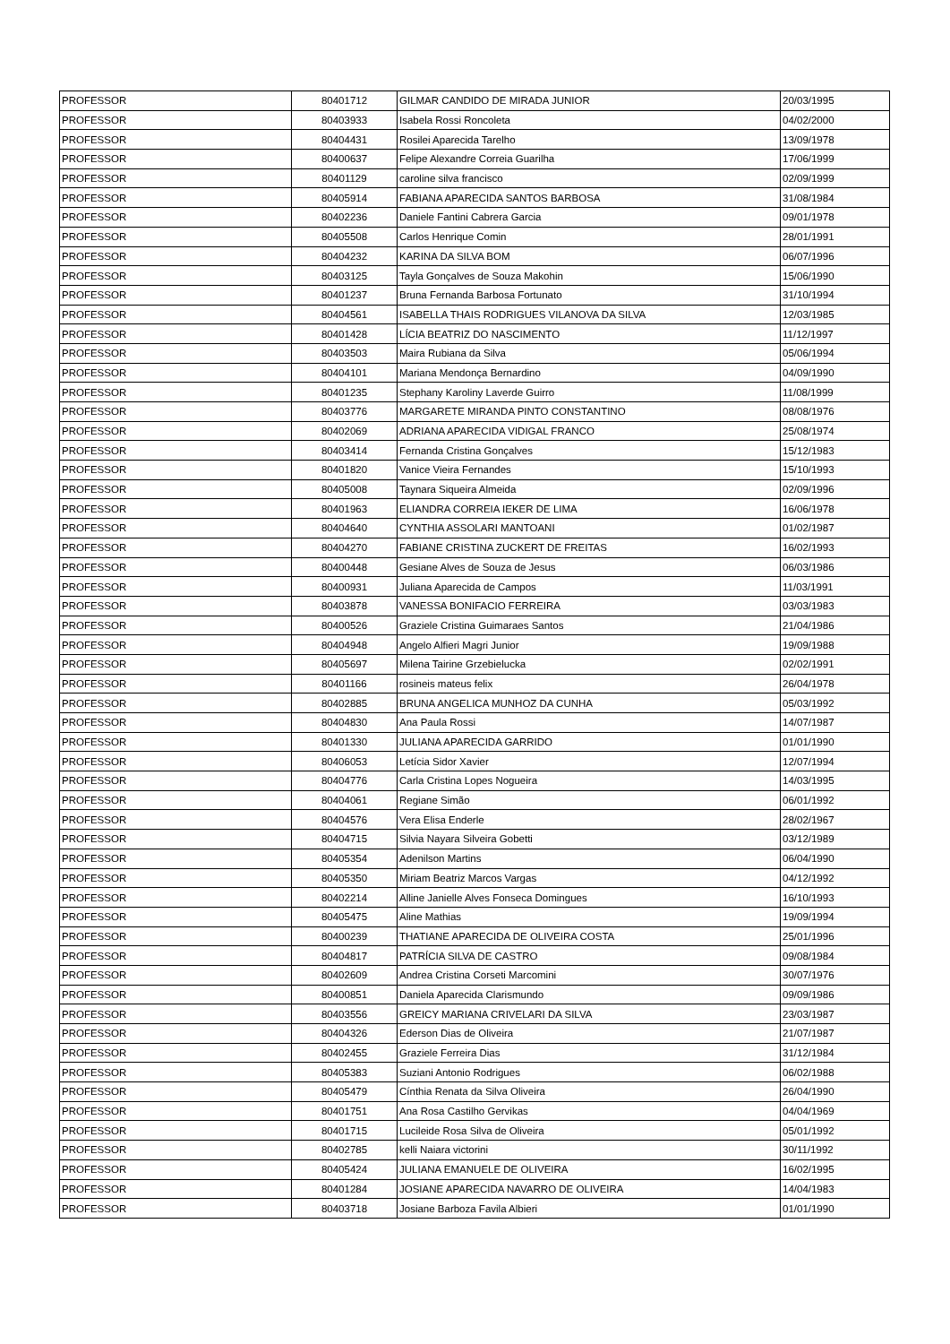| PROFESSOR | 80401712 | GILMAR CANDIDO DE MIRADA JUNIOR | 20/03/1995 |
| PROFESSOR | 80403933 | Isabela Rossi Roncoleta | 04/02/2000 |
| PROFESSOR | 80404431 | Rosilei Aparecida Tarelho | 13/09/1978 |
| PROFESSOR | 80400637 | Felipe Alexandre Correia Guarilha | 17/06/1999 |
| PROFESSOR | 80401129 | caroline silva francisco | 02/09/1999 |
| PROFESSOR | 80405914 | FABIANA APARECIDA SANTOS BARBOSA | 31/08/1984 |
| PROFESSOR | 80402236 | Daniele Fantini Cabrera Garcia | 09/01/1978 |
| PROFESSOR | 80405508 | Carlos Henrique Comin | 28/01/1991 |
| PROFESSOR | 80404232 | KARINA DA SILVA BOM | 06/07/1996 |
| PROFESSOR | 80403125 | Tayla Gonçalves de Souza Makohin | 15/06/1990 |
| PROFESSOR | 80401237 | Bruna Fernanda Barbosa Fortunato | 31/10/1994 |
| PROFESSOR | 80404561 | ISABELLA THAIS RODRIGUES VILANOVA DA SILVA | 12/03/1985 |
| PROFESSOR | 80401428 | LÍCIA BEATRIZ DO NASCIMENTO | 11/12/1997 |
| PROFESSOR | 80403503 | Maira Rubiana da Silva | 05/06/1994 |
| PROFESSOR | 80404101 | Mariana Mendonça Bernardino | 04/09/1990 |
| PROFESSOR | 80401235 | Stephany Karoliny Laverde Guirro | 11/08/1999 |
| PROFESSOR | 80403776 | MARGARETE MIRANDA PINTO CONSTANTINO | 08/08/1976 |
| PROFESSOR | 80402069 | ADRIANA APARECIDA VIDIGAL FRANCO | 25/08/1974 |
| PROFESSOR | 80403414 | Fernanda Cristina Gonçalves | 15/12/1983 |
| PROFESSOR | 80401820 | Vanice Vieira Fernandes | 15/10/1993 |
| PROFESSOR | 80405008 | Taynara Siqueira Almeida | 02/09/1996 |
| PROFESSOR | 80401963 | ELIANDRA CORREIA IEKER DE LIMA | 16/06/1978 |
| PROFESSOR | 80404640 | CYNTHIA ASSOLARI MANTOANI | 01/02/1987 |
| PROFESSOR | 80404270 | FABIANE CRISTINA ZUCKERT DE FREITAS | 16/02/1993 |
| PROFESSOR | 80400448 | Gesiane Alves de Souza de Jesus | 06/03/1986 |
| PROFESSOR | 80400931 | Juliana Aparecida de Campos | 11/03/1991 |
| PROFESSOR | 80403878 | VANESSA BONIFACIO FERREIRA | 03/03/1983 |
| PROFESSOR | 80400526 | Graziele Cristina Guimaraes Santos | 21/04/1986 |
| PROFESSOR | 80404948 | Angelo Alfieri Magri Junior | 19/09/1988 |
| PROFESSOR | 80405697 | Milena Tairine Grzebielucka | 02/02/1991 |
| PROFESSOR | 80401166 | rosineis mateus felix | 26/04/1978 |
| PROFESSOR | 80402885 | BRUNA ANGELICA MUNHOZ DA CUNHA | 05/03/1992 |
| PROFESSOR | 80404830 | Ana Paula Rossi | 14/07/1987 |
| PROFESSOR | 80401330 | JULIANA APARECIDA GARRIDO | 01/01/1990 |
| PROFESSOR | 80406053 | Letícia Sidor Xavier | 12/07/1994 |
| PROFESSOR | 80404776 | Carla Cristina Lopes Nogueira | 14/03/1995 |
| PROFESSOR | 80404061 | Regiane Simão | 06/01/1992 |
| PROFESSOR | 80404576 | Vera Elisa Enderle | 28/02/1967 |
| PROFESSOR | 80404715 | Silvia Nayara Silveira Gobetti | 03/12/1989 |
| PROFESSOR | 80405354 | Adenilson Martins | 06/04/1990 |
| PROFESSOR | 80405350 | Miriam Beatriz Marcos Vargas | 04/12/1992 |
| PROFESSOR | 80402214 | Alline Janielle Alves Fonseca Domingues | 16/10/1993 |
| PROFESSOR | 80405475 | Aline Mathias | 19/09/1994 |
| PROFESSOR | 80400239 | THATIANE APARECIDA DE OLIVEIRA COSTA | 25/01/1996 |
| PROFESSOR | 80404817 | PATRÍCIA SILVA DE CASTRO | 09/08/1984 |
| PROFESSOR | 80402609 | Andrea Cristina Corseti Marcomini | 30/07/1976 |
| PROFESSOR | 80400851 | Daniela Aparecida Clarismundo | 09/09/1986 |
| PROFESSOR | 80403556 | GREICY MARIANA CRIVELARI DA SILVA | 23/03/1987 |
| PROFESSOR | 80404326 | Ederson Dias de Oliveira | 21/07/1987 |
| PROFESSOR | 80402455 | Graziele Ferreira Dias | 31/12/1984 |
| PROFESSOR | 80405383 | Suziani Antonio Rodrigues | 06/02/1988 |
| PROFESSOR | 80405479 | Cínthia Renata da Silva Oliveira | 26/04/1990 |
| PROFESSOR | 80401751 | Ana Rosa Castilho Gervikas | 04/04/1969 |
| PROFESSOR | 80401715 | Lucileide Rosa Silva de Oliveira | 05/01/1992 |
| PROFESSOR | 80402785 | kelli Naiara victorini | 30/11/1992 |
| PROFESSOR | 80405424 | JULIANA EMANUELE DE OLIVEIRA | 16/02/1995 |
| PROFESSOR | 80401284 | JOSIANE APARECIDA NAVARRO DE OLIVEIRA | 14/04/1983 |
| PROFESSOR | 80403718 | Josiane Barboza Favila Albieri | 01/01/1990 |